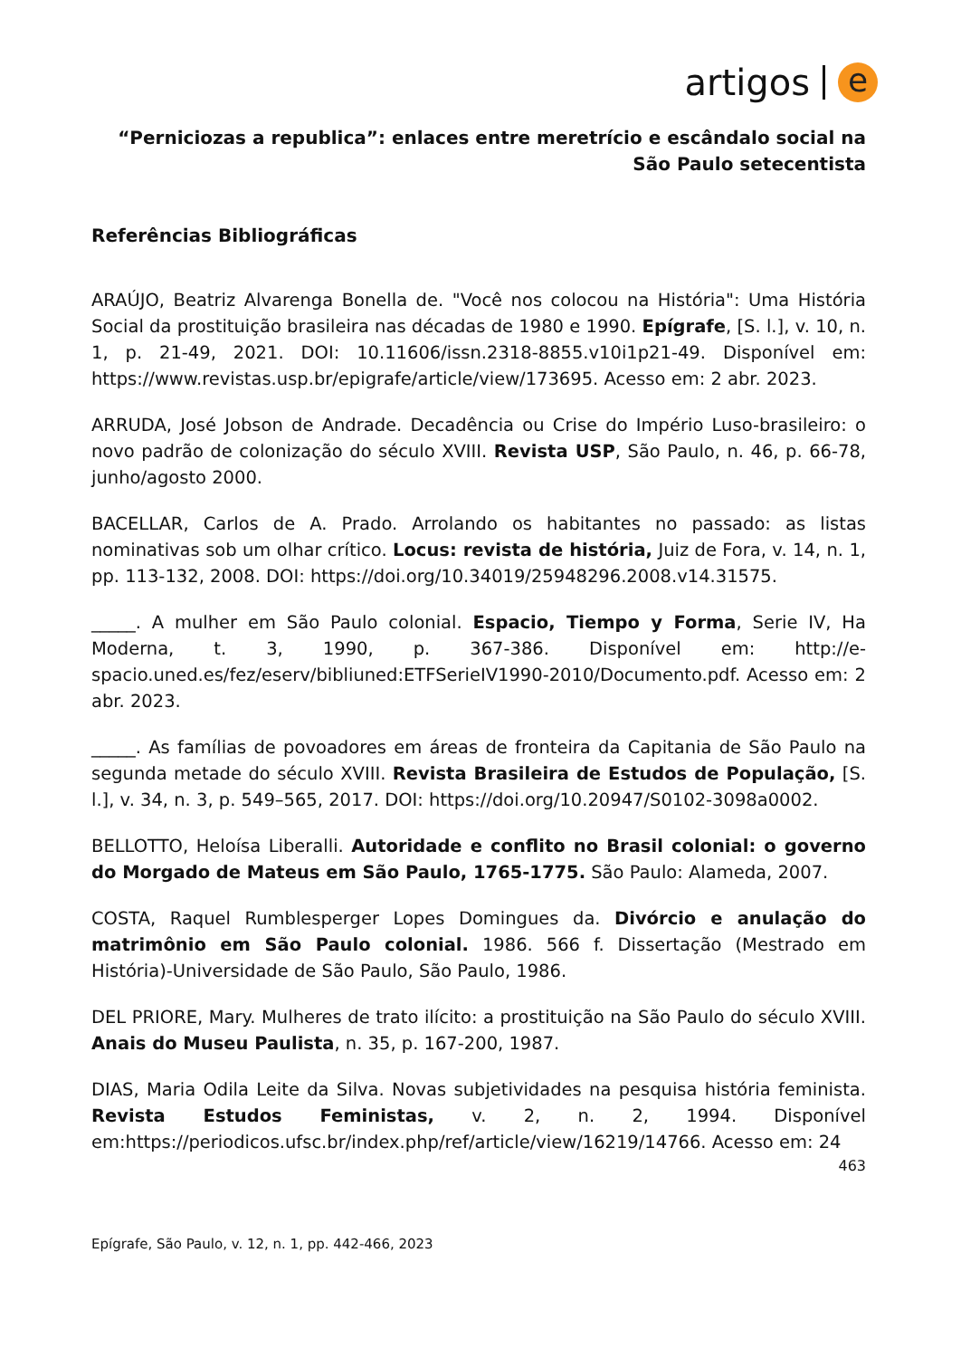artigos e
“Perniciozas a republica”: enlaces entre meretrício e escândalo social na São Paulo setecentista
Referências Bibliográficas
ARAÚJO, Beatriz Alvarenga Bonella de. "Você nos colocou na História": Uma História Social da prostituição brasileira nas décadas de 1980 e 1990. Epígrafe, [S. l.], v. 10, n. 1, p. 21-49, 2021. DOI: 10.11606/issn.2318-8855.v10i1p21-49. Disponível em: https://www.revistas.usp.br/epigrafe/article/view/173695. Acesso em: 2 abr. 2023.
ARRUDA, José Jobson de Andrade. Decadência ou Crise do Império Luso-brasileiro: o novo padrão de colonização do século XVIII. Revista USP, São Paulo, n. 46, p. 66-78, junho/agosto 2000.
BACELLAR, Carlos de A. Prado. Arrolando os habitantes no passado: as listas nominativas sob um olhar crítico. Locus: revista de história, Juiz de Fora, v. 14, n. 1, pp. 113-132, 2008. DOI: https://doi.org/10.34019/25948296.2008.v14.31575.
_____. A mulher em São Paulo colonial. Espacio, Tiempo y Forma, Serie IV, Ha Moderna, t. 3, 1990, p. 367-386. Disponível em: http://e-spacio.uned.es/fez/eserv/bibliuned:ETFSerieIV1990-2010/Documento.pdf. Acesso em: 2 abr. 2023.
_____. As famílias de povoadores em áreas de fronteira da Capitania de São Paulo na segunda metade do século XVIII. Revista Brasileira de Estudos de População, [S. l.], v. 34, n. 3, p. 549–565, 2017. DOI: https://doi.org/10.20947/S0102-3098a0002.
BELLOTTO, Heloísa Liberalli. Autoridade e conflito no Brasil colonial: o governo do Morgado de Mateus em São Paulo, 1765-1775. São Paulo: Alameda, 2007.
COSTA, Raquel Rumblesperger Lopes Domingues da. Divórcio e anulação do matrimônio em São Paulo colonial. 1986. 566 f. Dissertação (Mestrado em História)-Universidade de São Paulo, São Paulo, 1986.
DEL PRIORE, Mary. Mulheres de trato ilícito: a prostituição na São Paulo do século XVIII. Anais do Museu Paulista, n. 35, p. 167-200, 1987.
DIAS, Maria Odila Leite da Silva. Novas subjetividades na pesquisa história feminista. Revista Estudos Feministas, v. 2, n. 2, 1994. Disponível em:https://periodicos.ufsc.br/index.php/ref/article/view/16219/14766. Acesso em: 24
463
Epígrafe, São Paulo, v. 12, n. 1, pp. 442-466, 2023